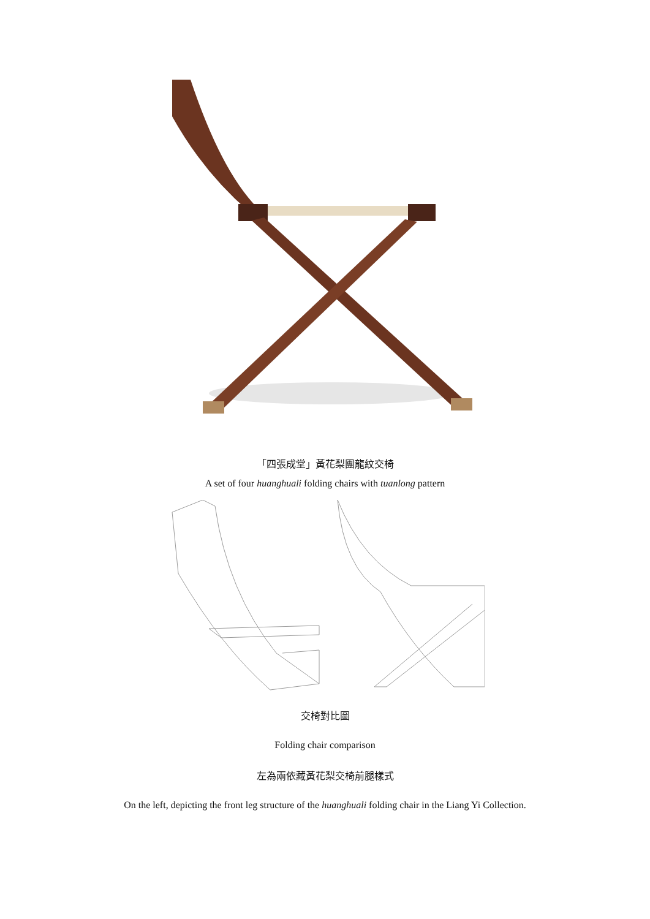「四張成堂」黃花梨團龍紋交椅
A set of four huanghuali folding chairs with tuanlong pattern
交椅對比圖
Folding chair comparison
左為兩依藏黃花梨交椅前腿樣式
On the left, depicting the front leg structure of the huanghuali folding chair in the Liang Yi Collection.